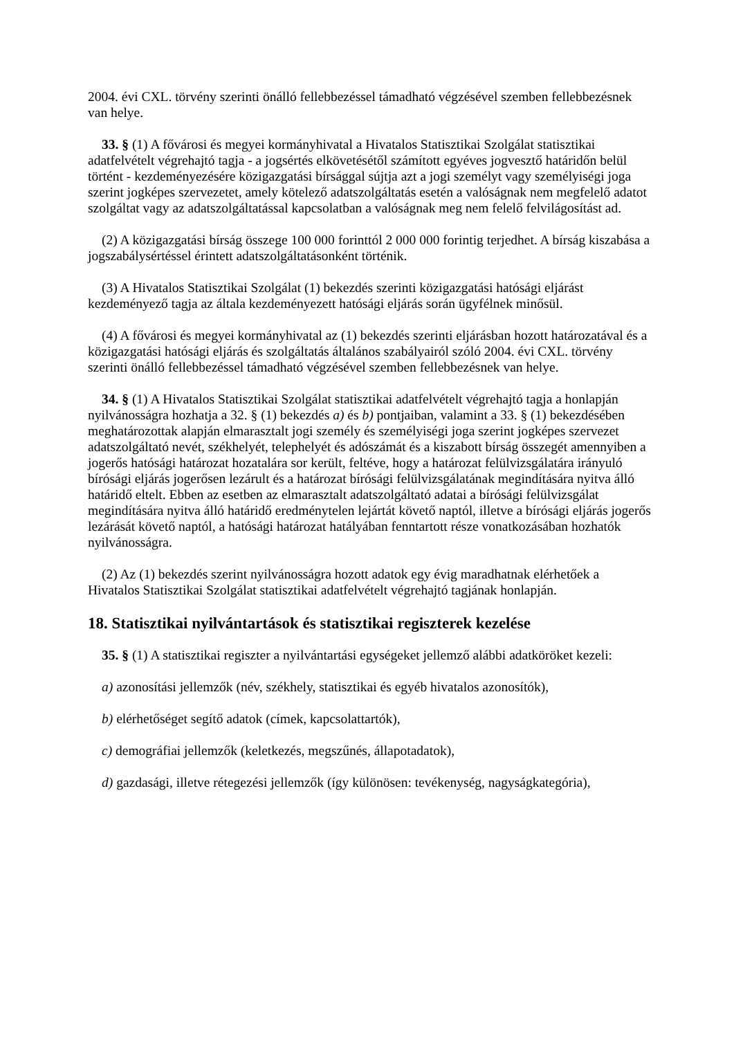2004. évi CXL. törvény szerinti önálló fellebbezéssel támadható végzésével szemben fellebbezésnek van helye.
33. § (1) A fővárosi és megyei kormányhivatal a Hivatalos Statisztikai Szolgálat statisztikai adatfelvételt végrehajtó tagja - a jogsértés elkövetésétől számított egyéves jogvesztő határidőn belül történt - kezdeményezésére közigazgatási bírsággal sújtja azt a jogi személyt vagy személyiségi joga szerint jogképes szervezetet, amely kötelező adatszolgáltatás esetén a valóságnak nem megfelelő adatot szolgáltat vagy az adatszolgáltatással kapcsolatban a valóságnak meg nem felelő felvilágosítást ad.
(2) A közigazgatási bírság összege 100 000 forinttól 2 000 000 forintig terjedhet. A bírság kiszabása a jogszabálysértéssel érintett adatszolgáltatásonként történik.
(3) A Hivatalos Statisztikai Szolgálat (1) bekezdés szerinti közigazgatási hatósági eljárást kezdeményező tagja az általa kezdeményezett hatósági eljárás során ügyfélnek minősül.
(4) A fővárosi és megyei kormányhivatal az (1) bekezdés szerinti eljárásban hozott határozatával és a közigazgatási hatósági eljárás és szolgáltatás általános szabályairól szóló 2004. évi CXL. törvény szerinti önálló fellebbezéssel támadható végzésével szemben fellebbezésnek van helye.
34. § (1) A Hivatalos Statisztikai Szolgálat statisztikai adatfelvételt végrehajtó tagja a honlapján nyilvánosságra hozhatja a 32. § (1) bekezdés a) és b) pontjaiban, valamint a 33. § (1) bekezdésében meghatározottak alapján elmarasztalt jogi személy és személyiségi joga szerint jogképes szervezet adatszolgáltató nevét, székhelyét, telephelyét és adószámát és a kiszabott bírság összegét amennyiben a jogerős hatósági határozat hozatalára sor került, feltéve, hogy a határozat felülvizsgálatára irányuló bírósági eljárás jogerősen lezárult és a határozat bírósági felülvizsgálatának megindítására nyitva álló határidő eltelt. Ebben az esetben az elmarasztalt adatszolgáltató adatai a bírósági felülvizsgálat megindítására nyitva álló határidő eredménytelen lejártát követő naptól, illetve a bírósági eljárás jogerős lezárását követő naptól, a hatósági határozat hatályában fenntartott része vonatkozásában hozhatók nyilvánosságra.
(2) Az (1) bekezdés szerint nyilvánosságra hozott adatok egy évig maradhatnak elérhetőek a Hivatalos Statisztikai Szolgálat statisztikai adatfelvételt végrehajtó tagjának honlapján.
18. Statisztikai nyilvántartások és statisztikai regiszterek kezelése
35. § (1) A statisztikai regiszter a nyilvántartási egységeket jellemző alábbi adatköröket kezeli:
a) azonosítási jellemzők (név, székhely, statisztikai és egyéb hivatalos azonosítók),
b) elérhetőséget segítő adatok (címek, kapcsolattartók),
c) demográfiai jellemzők (keletkezés, megszűnés, állapotadatok),
d) gazdasági, illetve rétegezési jellemzők (így különösen: tevékenység, nagyságkategória),